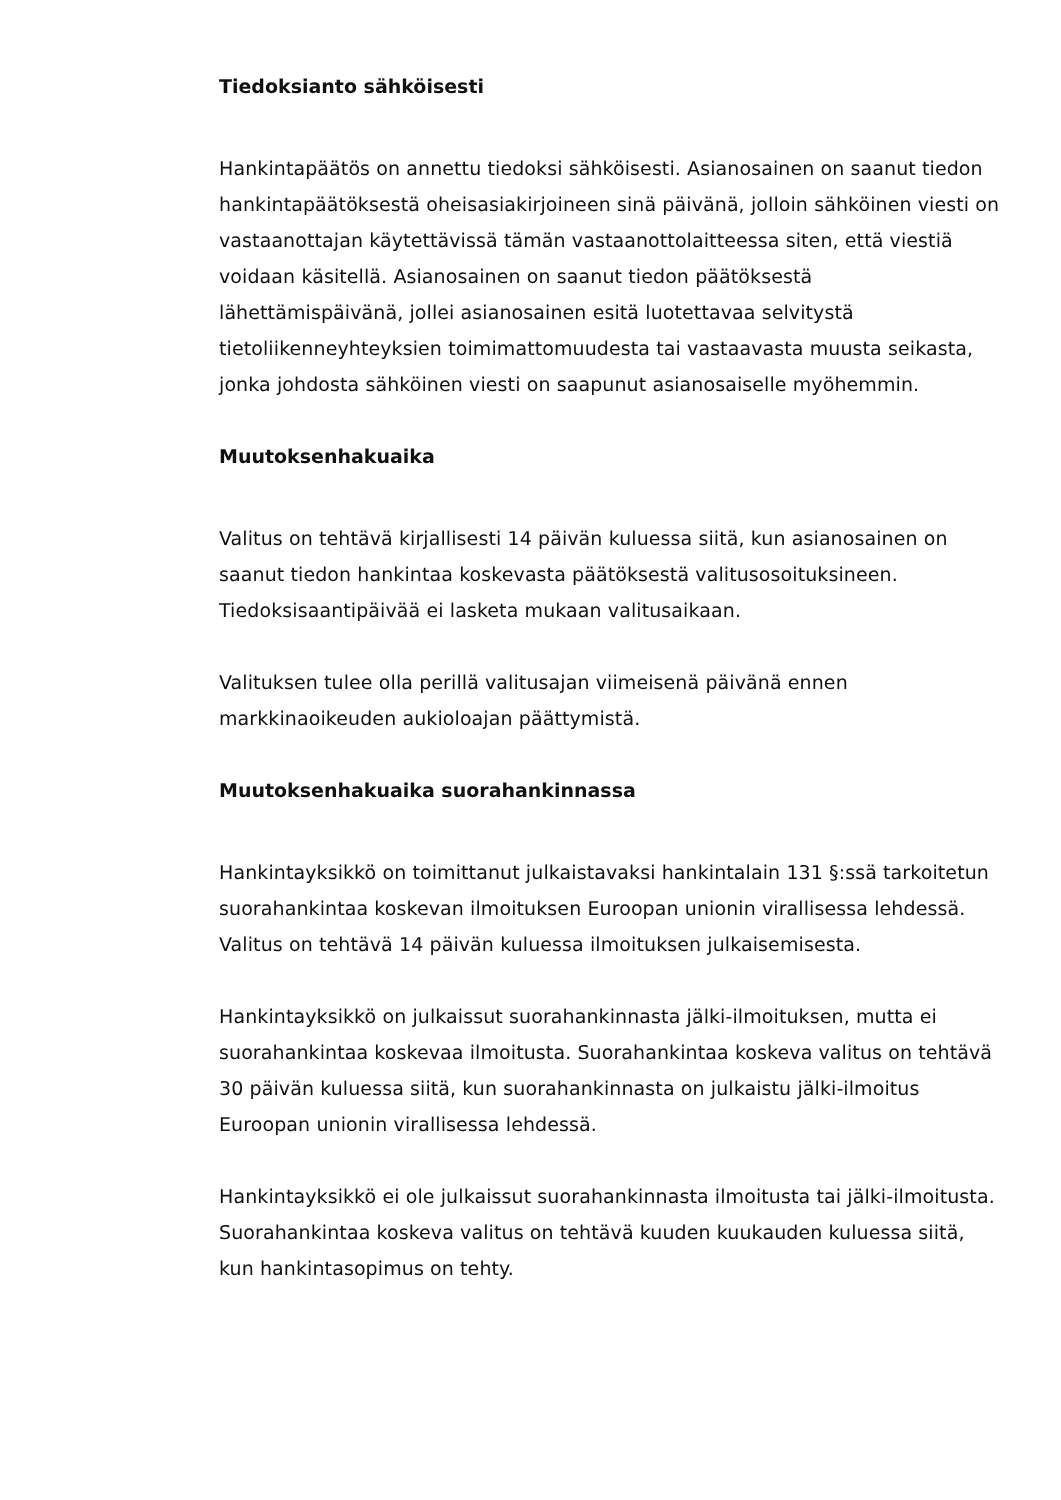Tiedoksianto sähköisesti
Hankintapäätös on annettu tiedoksi sähköisesti. Asianosainen on saanut tiedon hankintapäätöksestä oheisasiakirjoineen sinä päivänä, jolloin sähköinen viesti on vastaanottajan käytettävissä tämän vastaanottolaitteessa siten, että viestiä voidaan käsitellä. Asianosainen on saanut tiedon päätöksestä lähettämispäivänä, jollei asianosainen esitä luotettavaa selvitystä tietoliikenneyhteyksien toimimattomuudesta tai vastaavasta muusta seikasta, jonka johdosta sähköinen viesti on saapunut asianosaiselle myöhemmin.
Muutoksenhakuaika
Valitus on tehtävä kirjallisesti 14 päivän kuluessa siitä, kun asianosainen on saanut tiedon hankintaa koskevasta päätöksestä valitusosoituksineen. Tiedoksisaantipäivää ei lasketa mukaan valitusaikaan.
Valituksen tulee olla perillä valitusajan viimeisenä päivänä ennen markkinaoikeuden aukioloajan päättymistä.
Muutoksenhakuaika suorahankinnassa
Hankintayksikkö on toimittanut julkaistavaksi hankintalain 131 §:ssä tarkoitetun suorahankintaa koskevan ilmoituksen Euroopan unionin virallisessa lehdessä. Valitus on tehtävä 14 päivän kuluessa ilmoituksen julkaisemisesta.
Hankintayksikkö on julkaissut suorahankinnasta jälki-ilmoituksen, mutta ei suorahankintaa koskevaa ilmoitusta. Suorahankintaa koskeva valitus on tehtävä 30 päivän kuluessa siitä, kun suorahankinnasta on julkaistu jälki-ilmoitus Euroopan unionin virallisessa lehdessä.
Hankintayksikkö ei ole julkaissut suorahankinnasta ilmoitusta tai jälki-ilmoitusta. Suorahankintaa koskeva valitus on tehtävä kuuden kuukauden kuluessa siitä, kun hankintasopimus on tehty.